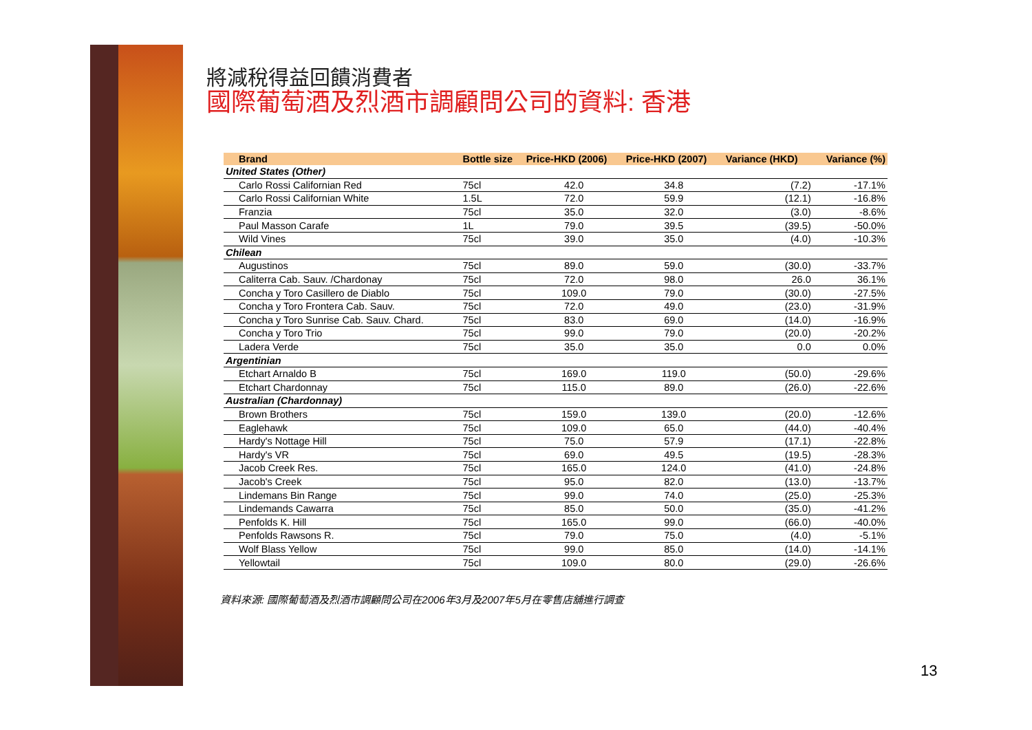將減稅得益回饋消費者
國際葡萄酒及烈酒市調顧問公司的資料: 香港
| Brand | Bottle size | Price-HKD (2006) | Price-HKD (2007) | Variance (HKD) | Variance (%) |
| --- | --- | --- | --- | --- | --- |
| United States (Other) | | | | | |
| Carlo Rossi Californian Red | 75cl | 42.0 | 34.8 | (7.2) | -17.1% |
| Carlo Rossi Californian White | 1.5L | 72.0 | 59.9 | (12.1) | -16.8% |
| Franzia | 75cl | 35.0 | 32.0 | (3.0) | -8.6% |
| Paul Masson Carafe | 1L | 79.0 | 39.5 | (39.5) | -50.0% |
| Wild Vines | 75cl | 39.0 | 35.0 | (4.0) | -10.3% |
| Chilean | | | | | |
| Augustinos | 75cl | 89.0 | 59.0 | (30.0) | -33.7% |
| Caliterra Cab. Sauv. /Chardonay | 75cl | 72.0 | 98.0 | 26.0 | 36.1% |
| Concha y Toro Casillero de Diablo | 75cl | 109.0 | 79.0 | (30.0) | -27.5% |
| Concha y Toro Frontera Cab. Sauv. | 75cl | 72.0 | 49.0 | (23.0) | -31.9% |
| Concha y Toro Sunrise Cab. Sauv. Chard. | 75cl | 83.0 | 69.0 | (14.0) | -16.9% |
| Concha y Toro Trio | 75cl | 99.0 | 79.0 | (20.0) | -20.2% |
| Ladera Verde | 75cl | 35.0 | 35.0 | 0.0 | 0.0% |
| Argentinian | | | | | |
| Etchart Arnaldo B | 75cl | 169.0 | 119.0 | (50.0) | -29.6% |
| Etchart Chardonnay | 75cl | 115.0 | 89.0 | (26.0) | -22.6% |
| Australian (Chardonnay) | | | | | |
| Brown Brothers | 75cl | 159.0 | 139.0 | (20.0) | -12.6% |
| Eaglehawk | 75cl | 109.0 | 65.0 | (44.0) | -40.4% |
| Hardy's Nottage Hill | 75cl | 75.0 | 57.9 | (17.1) | -22.8% |
| Hardy's VR | 75cl | 69.0 | 49.5 | (19.5) | -28.3% |
| Jacob Creek Res. | 75cl | 165.0 | 124.0 | (41.0) | -24.8% |
| Jacob's Creek | 75cl | 95.0 | 82.0 | (13.0) | -13.7% |
| Lindemans Bin Range | 75cl | 99.0 | 74.0 | (25.0) | -25.3% |
| Lindemands Cawarra | 75cl | 85.0 | 50.0 | (35.0) | -41.2% |
| Penfolds K. Hill | 75cl | 165.0 | 99.0 | (66.0) | -40.0% |
| Penfolds Rawsons R. | 75cl | 79.0 | 75.0 | (4.0) | -5.1% |
| Wolf Blass Yellow | 75cl | 99.0 | 85.0 | (14.0) | -14.1% |
| Yellowtail | 75cl | 109.0 | 80.0 | (29.0) | -26.6% |
資料來源: 國際葡萄酒及烈酒市調顧問公司在2006年3月及2007年5月在零售店舖進行調查
13